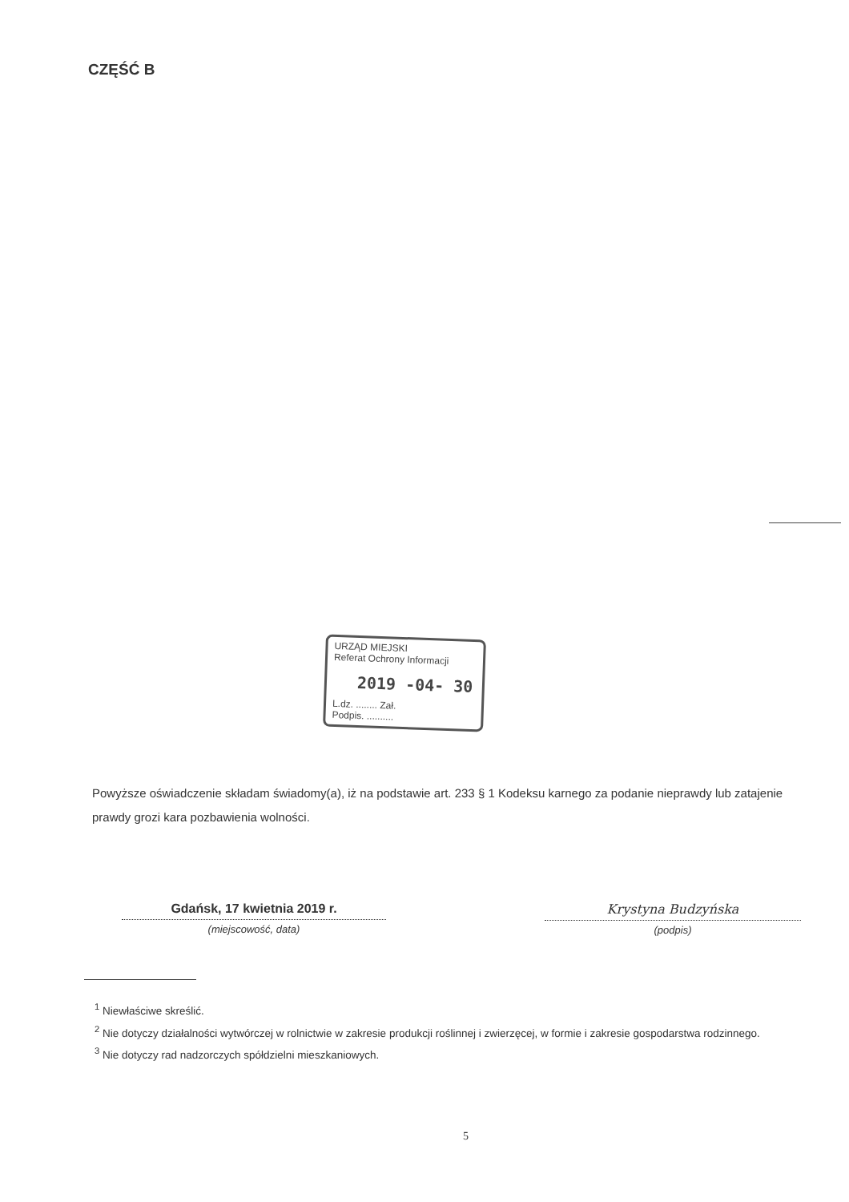CZĘŚĆ B
URZĄD MIEJSKI
Referat Ochrony Informacji
2019 -04- 30
L.dz. ........ Zał.
Podpis. ..........
Powyższe oświadczenie składam świadomy(a), iż na podstawie art. 233 § 1 Kodeksu karnego za podanie nieprawdy lub zatajenie prawdy grozi kara pozbawienia wolności.
Gdańsk, 17 kwietnia 2019 r.
(miejscowość, data)
Krystyna Budzyńska
(podpis)
<sup>1</sup> Niewłaściwe skreślić.
<sup>2</sup> Nie dotyczy działalności wytwórczej w rolnictwie w zakresie produkcji roślinnej i zwierzęcej, w formie i zakresie gospodarstwa rodzinnego.
<sup>3</sup> Nie dotyczy rad nadzorczych spółdzielni mieszkaniowych.
5